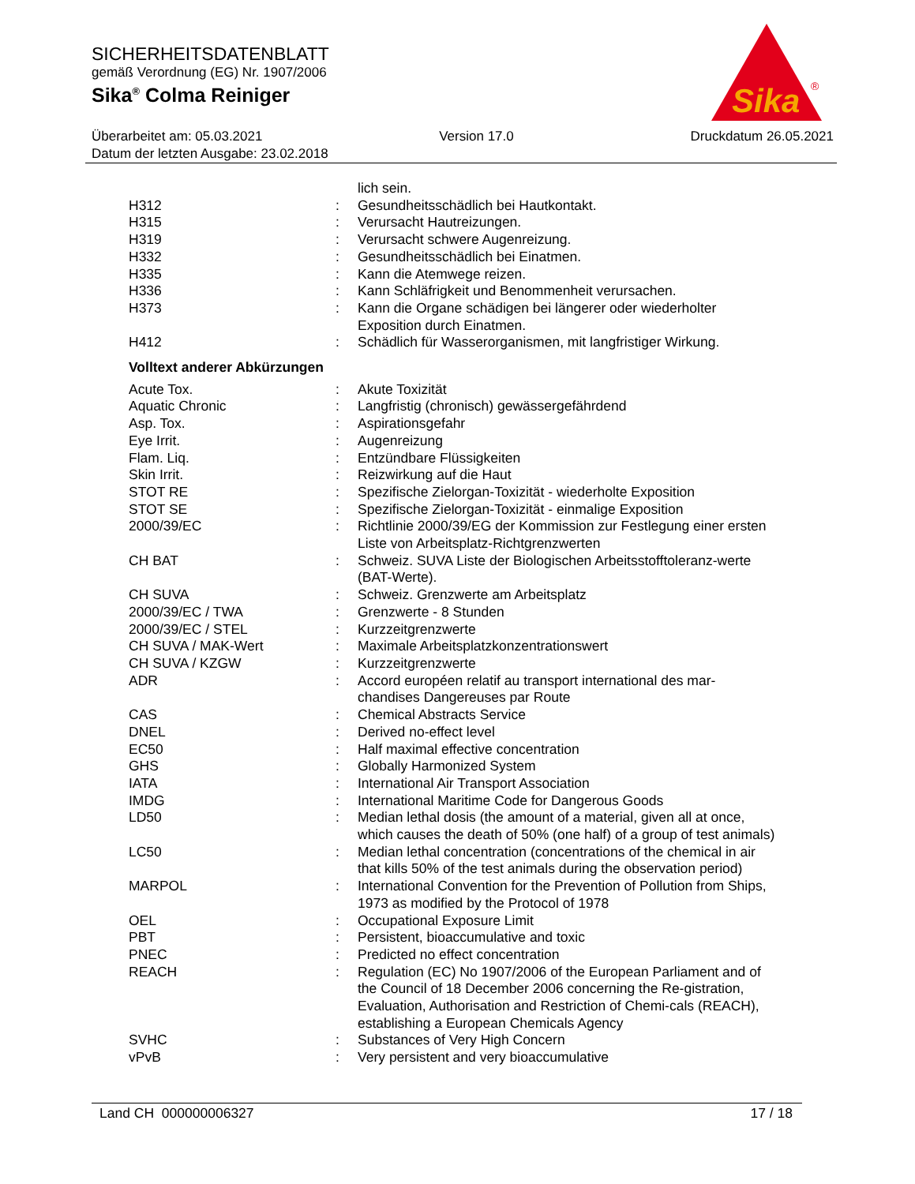SICHERHEITSDATENBLATT
gemäß Verordnung (EG) Nr. 1907/2006
Sika<sup>®</sup> Colma Reiniger
Sika
®
Überarbeitet am: 05.03.2021 Version 17.0 Druckdatum 26.05.2021
Datum der letzten Ausgabe: 23.02.2018
| | | lich sein. |
| H312 | : | Gesundheitsschädlich bei Hautkontakt. |
| H315 | : | Verursacht Hautreizungen. |
| H319 | : | Verursacht schwere Augenreizung. |
| H332 | : | Gesundheitsschädlich bei Einatmen. |
| H335 | : | Kann die Atemwege reizen. |
| H336 | : | Kann Schläfrigkeit und Benommenheit verursachen. |
| H373 | : | Kann die Organe schädigen bei längerer oder wiederholter Exposition durch Einatmen. |
| H412 | : | Schädlich für Wasserorganismen, mit langfristiger Wirkung. |
Volltext anderer Abkürzungen
| Acute Tox. | : | Akute Toxizität |
| Aquatic Chronic | : | Langfristig (chronisch) gewässergefährdend |
| Asp. Tox. | : | Aspirationsgefahr |
| Eye Irrit. | : | Augenreizung |
| Flam. Liq. | : | Entzündbare Flüssigkeiten |
| Skin Irrit. | : | Reizwirkung auf die Haut |
| STOT RE | : | Spezifische Zielorgan-Toxizität - wiederholte Exposition |
| STOT SE | : | Spezifische Zielorgan-Toxizität - einmalige Exposition |
| 2000/39/EC | : | Richtlinie 2000/39/EG der Kommission zur Festlegung einer ersten Liste von Arbeitsplatz-Richtgrenzwerten |
| CH BAT | : | Schweiz. SUVA Liste der Biologischen Arbeitsstofftoleranz-werte (BAT-Werte). |
| CH SUVA | : | Schweiz. Grenzwerte am Arbeitsplatz |
| 2000/39/EC / TWA | : | Grenzwerte - 8 Stunden |
| 2000/39/EC / STEL | : | Kurzzeitgrenzwerte |
| CH SUVA / MAK-Wert | : | Maximale Arbeitsplatzkonzentrationswert |
| CH SUVA / KZGW | : | Kurzzeitgrenzwerte |
| ADR | : | Accord européen relatif au transport international des mar-chandises Dangereuses par Route |
| CAS | : | Chemical Abstracts Service |
| DNEL | : | Derived no-effect level |
| EC50 | : | Half maximal effective concentration |
| GHS | : | Globally Harmonized System |
| IATA | : | International Air Transport Association |
| IMDG | : | International Maritime Code for Dangerous Goods |
| LD50 | : | Median lethal dosis (the amount of a material, given all at once, which causes the death of 50% (one half) of a group of test animals) |
| LC50 | : | Median lethal concentration (concentrations of the chemical in air that kills 50% of the test animals during the observation period) |
| MARPOL | : | International Convention for the Prevention of Pollution from Ships, 1973 as modified by the Protocol of 1978 |
| OEL | : | Occupational Exposure Limit |
| PBT | : | Persistent, bioaccumulative and toxic |
| PNEC | : | Predicted no effect concentration |
| REACH | : | Regulation (EC) No 1907/2006 of the European Parliament and of the Council of 18 December 2006 concerning the Re-gistration, Evaluation, Authorisation and Restriction of Chemi-cals (REACH), establishing a European Chemicals Agency |
| SVHC | : | Substances of Very High Concern |
| vPvB | : | Very persistent and very bioaccumulative |
Land CH 000000006327 17 / 18